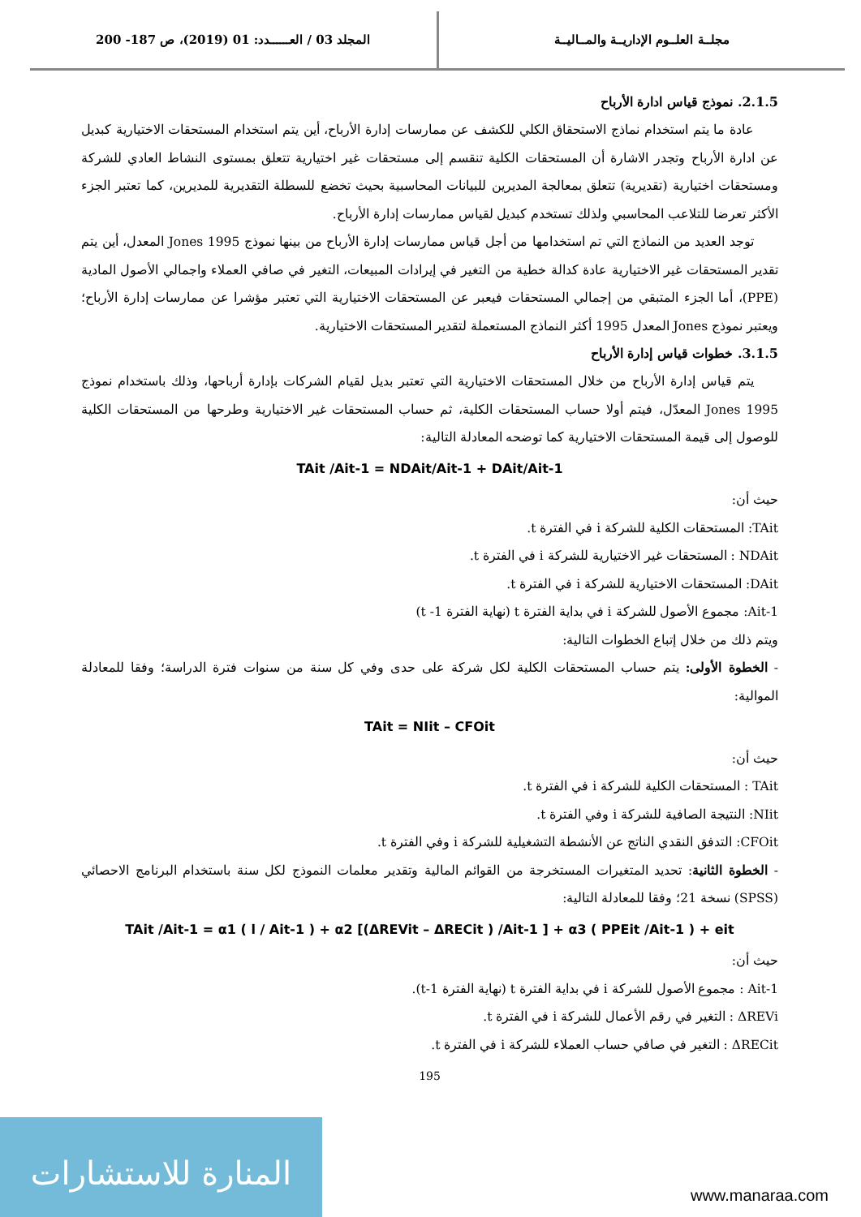مجلــة العلــوم الإداريــة والمــاليــة
المجلد 03 / العــــــدد: 01 (2019)، ص 187- 200
2.1.5. نموذج قياس ادارة الأرباح
عادة ما يتم استخدام نماذج الاستحقاق الكلي للكشف عن ممارسات إدارة الأرباح، أين يتم استخدام المستحقات الاختيارية كبديل عن ادارة الأرباح وتجدر الاشارة أن المستحقات الكلية تنقسم إلى مستحقات غير اختيارية تتعلق بمستوى النشاط العادي للشركة ومستحقات اختيارية (تقديرية) تتعلق بمعالجة المديرين للبيانات المحاسبية بحيث تخضع للسطلة التقديرية للمديرين، كما تعتبر الجزء الأكثر تعرضا للتلاعب المحاسبي ولذلك تستخدم كبديل لقياس ممارسات إدارة الأرباح.
توجد العديد من النماذج التي تم استخدامها من أجل قياس ممارسات إدارة الأرباح من بينها نموذج Jones 1995 المعدل، أين يتم تقدير المستحقات غير الاختيارية عادة كدالة خطية من التغير في إيرادات المبيعات، التغير في صافي العملاء واجمالي الأصول المادية (PPE)، أما الجزء المتبقي من إجمالي المستحقات فيعبر عن المستحقات الاختيارية التي تعتبر مؤشرا عن ممارسات إدارة الأرباح؛ ويعتبر نموذج Jones المعدل 1995 أكثر النماذج المستعملة لتقدير المستحقات الاختيارية.
3.1.5. خطوات قياس إدارة الأرباح
يتم قياس إدارة الأرباح من خلال المستحقات الاختيارية التي تعتبر بديل لقيام الشركات بإدارة أرباحها، وذلك باستخدام نموذج Jones 1995 المعدّل، فيتم أولا حساب المستحقات الكلية، ثم حساب المستحقات غير الاختيارية وطرحها من المستحقات الكلية للوصول إلى قيمة المستحقات الاختيارية كما توضحه المعادلة التالية:
TAit /Ait-1 = NDAit/Ait-1 + DAit/Ait-1
حيث أن:
TAit: المستحقات الكلية للشركة i في الفترة t.
NDAit : المستحقات غير الاختيارية للشركة i في الفترة t.
DAit: المستحقات الاختيارية للشركة i في الفترة t.
Ait-1: مجموع الأصول للشركة i في بداية الفترة t (نهاية الفترة 1- t)
ويتم ذلك من خلال إتباع الخطوات التالية:
- الخطوة الأولى: يتم حساب المستحقات الكلية لكل شركة على حدى وفي كل سنة من سنوات فترة الدراسة؛ وفقا للمعادلة الموالية:
TAit = NIit – CFOit
حيث أن:
TAit : المستحقات الكلية للشركة i في الفترة t.
NIit: النتيجة الصافية للشركة i وفي الفترة t.
CFOit: التدفق النقدي الناتج عن الأنشطة التشغيلية للشركة i وفي الفترة t.
- الخطوة الثانية: تحديد المتغيرات المستخرجة من القوائم المالية وتقدير معلمات النموذج لكل سنة باستخدام البرنامج الاحصائي (SPSS) نسخة 21؛ وفقا للمعادلة التالية:
TAit /Ait-1 = α1 ( l / Ait-1 ) + α2 [(ΔREVit – ΔRECit ) /Ait-1 ] + α3 ( PPEit /Ait-1 ) + eit
حيث أن:
Ait-1 : مجموع الأصول للشركة i في بداية الفترة t (نهاية الفترة t-1).
ΔREVi : التغير في رقم الأعمال للشركة i في الفترة t.
ΔRECit : التغير في صافي حساب العملاء للشركة i في الفترة t.
195
المنارة للاستشارات
www.manaraa.com